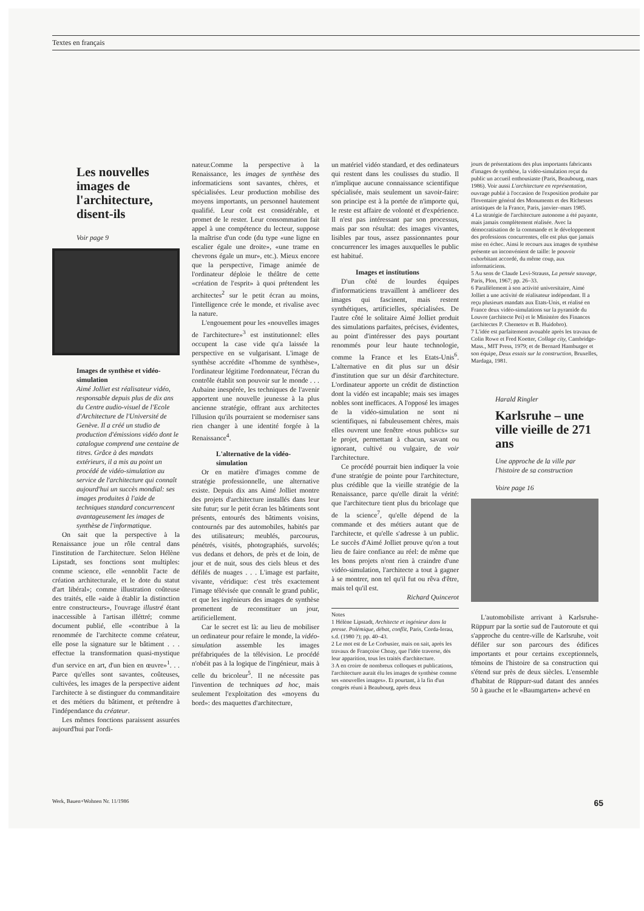Textes en français
Les nouvelles images de l'architecture, disent-ils
Voir page 9
Images de synthèse et vidéo-simulation
Aimé Jolliet est réalisateur vidéo, responsable depuis plus de dix ans du Centre audio-visuel de l'Ecole d'Architecture de l'Université de Genève. Il a créé un studio de production d'émissions vidéo dont le catalogue comprend une centaine de titres. Grâce à des mandats extérieurs, il a mis au point un procédé de vidéo-simulation au service de l'architecture qui connaît aujourd'hui un succès mondial: ses images produites à l'aide de techniques standard concurrencent avantageusement les images de synthèse de l'informatique.
On sait que la perspective à la Renaissance joue un rôle central dans l'institution de l'architecture. Selon Hélène Lipstadt, ses fonctions sont multiples: comme science, elle «ennoblit l'acte de création architecturale, et le dote du statut d'art libéral»; comme illustration coûteuse des traités, elle «aide à établir la distinction entre constructeurs», l'ouvrage illustré étant inaccessible à l'artisan illéttré; comme document publié, elle «contribue à la renommée de l'architecte comme créateur, elle pose la signature sur le bâtiment . . . effectue la transformation quasi-mystique d'un service en art, d'un bien en œuvre»<sup>1</sup>. . . Parce qu'elles sont savantes, coûteuses, cultivées, les images de la perspective aident l'architecte à se distinguer du commanditaire et des métiers du bâtiment, et prétendre à l'indépendance du créateur.
Les mêmes fonctions paraissent assurées aujourd'hui par l'ordi-
nateur.Comme la perspective à la Renaissance, les images de synthèse des informaticiens sont savantes, chères, et spécialisées. Leur production mobilise des moyens importants, un personnel hautement qualifié. Leur coût est considérable, et promet de le rester. Leur consommation fait appel à une compétence du lecteur, suppose la maîtrise d'un code (du type «une ligne en escalier égale une droite», «une trame en chevrons égale un mur», etc.). Mieux encore que la perspective, l'image animée de l'ordinateur déploie le théâtre de cette «création de l'esprit» à quoi prétendent les architectes<sup>2</sup> sur le petit écran au moins, l'intelligence crée le monde, et rivalise avec la nature.
L'engouement pour les «nouvelles images de l'architecture»<sup>3</sup> est institutionnel: elles occupent la case vide qu'a laissée la perspective en se vulgarisant. L'image de synthèse accrédite «l'homme de synthèse», l'ordinateur légitime l'ordonnateur, l'écran du contrôle établit son pouvoir sur le monde . . . Aubaine inespérée, les techniques de l'avenir apportent une nouvelle jeunesse à la plus ancienne stratégie, offrant aux architectes l'illusion qu'ils pourraient se moderniser sans rien changer à une identité forgée à la Renaissance<sup>4</sup>.
L'alternative de la vidéo-simulation
Or en matière d'images comme de stratégie professionnelle, une alternative existe. Depuis dix ans Aimé Jolliet montre des projets d'architecture installés dans leur site futur; sur le petit écran les bâtiments sont présents, entourés des bâtiments voisins, contournés par des automobiles, habités par des utilisateurs; meublés, parcourus, pénétrés, visités, photographiés, survolés; vus dedans et dehors, de près et de loin, de jour et de nuit, sous des ciels bleus et des défilés de nuages . . . L'image est parfaite, vivante, véridique: c'est très exactement l'image télévisée que connaît le grand public, et que les ingénieurs des images de synthèse promettent de reconstituer un jour, artificiellement.
Car le secret est là: au lieu de mobiliser un ordinateur pour refaire le monde, la vidéo-simulation assemble les images préfabriquées de la télévision. Le procédé n'obéit pas à la logique de l'ingénieur, mais à celle du bricoleur<sup>5</sup>. Il ne nécessite pas l'invention de techniques ad hoc, mais seulement l'exploitation des «moyens du bord»: des maquettes d'architecture,
un matériel vidéo standard, et des ordinateurs qui restent dans les coulisses du studio. Il n'implique aucune connaissance scientifique spécialisée, mais seulement un savoir-faire: son principe est à la portée de n'importe qui, le reste est affaire de volonté et d'expérience. Il n'est pas intéressant par son processus, mais par son résultat: des images vivantes, lisibles par tous, assez passionnantes pour concurrencer les images auxquelles le public est habitué.
Images et institutions
D'un côté de lourdes équipes d'informaticiens travaillent à améliorer des images qui fascinent, mais restent synthétiques, artificielles, spécialisées. De l'autre côté le solitaire Aimé Jolliet produit des simulations parfaites, précises, évidentes, au point d'intéresser des pays pourtant renommés pour leur haute technologie, comme la France et les Etats-Unis<sup>6</sup>. L'alternative en dit plus sur un désir d'institution que sur un désir d'architecture. L'ordinateur apporte un crédit de distinction dont la vidéo est incapable; mais ses images nobles sont inefficaces. A l'opposé les images de la vidéo-simulation ne sont ni scientifiques, ni fabuleusement chères, mais elles ouvrent une fenêtre «tous publics» sur le projet, permettant à chacun, savant ou ignorant, cultivé ou vulgaire, de voir l'architecture.
Ce procédé pourrait bien indiquer la voie d'une stratégie de pointe pour l'architecture, plus crédible que la vieille stratégie de la Renaissance, parce qu'elle dirait la vérité: que l'architecture tient plus du bricolage que de la science<sup>7</sup>, qu'elle dépend de la commande et des métiers autant que de l'architecte, et qu'elle s'adresse à un public. Le succès d'Aimé Jolliet prouve qu'on a tout lieu de faire confiance au réel: de même que les bons projets n'ont rien à craindre d'une vidéo-simulation, l'architecte a tout à gagner à se montrer, non tel qu'il fut ou rêva d'être, mais tel qu'il est.
Richard Quincerot
Notes
1 Hélène Lipstadt, Architecte et ingénieur dans la presse. Polémique, débat, conflit, Paris, Corda-Ierau, s.d. (1980 ?); pp. 40–43.
2 Le mot est de Le Corbusier, mais on sait, après les travaux de Françoise Choay, que l'idée traverse, dès leur apparition, tous les traités d'architecture.
3 A en croire de nombreux colloques et publications, l'architecture aurait élu les images de synthèse comme ses «nouvelles images». Et pourtant, à la fin d'un congrès réuni à Beaubourg, après deux
jours de présentations des plus importants fabricants d'images de synthèse, la vidéo-simulation reçut du public un accueil enthousiaste (Paris, Beaubourg, mars 1986). Voir aussi L'architecture en représentation, ouvrage publié à l'occasion de l'exposition produite par l'Inventaire général des Monuments et des Richesses artistiques de la France, Paris, janvier–mars 1985.
4 La stratégie de l'architecture autonome a été payante, mais jamais complètement réalisée. Avec la démocratisation de la commande et le développement des professions concurrentes, elle est plus que jamais mise en échec. Ainsi le recours aux images de synthèse présente un inconvénient de taille: le pouvoir exhorbitant accordé, du même coup, aux informaticiens.
5 Au sens de Claude Levi-Strauss, La pensée sauvage, Paris, Plon, 1967; pp. 26–33.
6 Parallèlement à son activité universitaire, Aimé Jolliet a une activité de réalisateur indépendant. Il a reçu plusieurs mandats aux Etats-Unis, et réalisé en France deux vidéo-simulations sur la pyramide du Louvre (architecte Pei) et le Ministère des Finances (architectes P. Chemetov et B. Huidobro).
7 L'idée est parfaitement avouable après les travaux de Colin Rowe et Fred Koetter, Collage city, Cambridge-Mass., MIT Press, 1979; et de Bernard Hamburger et son équipe, Deux essais sur la construction, Bruxelles, Mardaga, 1981.
Harald Ringler
Karlsruhe – une ville vieille de 271 ans
Une approche de la ville par l'histoire de sa construction
Voire page 16
L'automobiliste arrivant à Karlsruhe-Rüppurr par la sortie sud de l'autoroute et qui s'approche du centre-ville de Karlsruhe, voit défiler sur son parcours des édifices importants et pour certains exceptionnels, témoins de l'histoire de sa construction qui s'étend sur près de deux siècles. L'ensemble d'habitat de Rüppurr-sud datant des années 50 à gauche et le «Baumgarten» achevé en
Werk, Bauen+Wohnen Nr. 11/1986 65